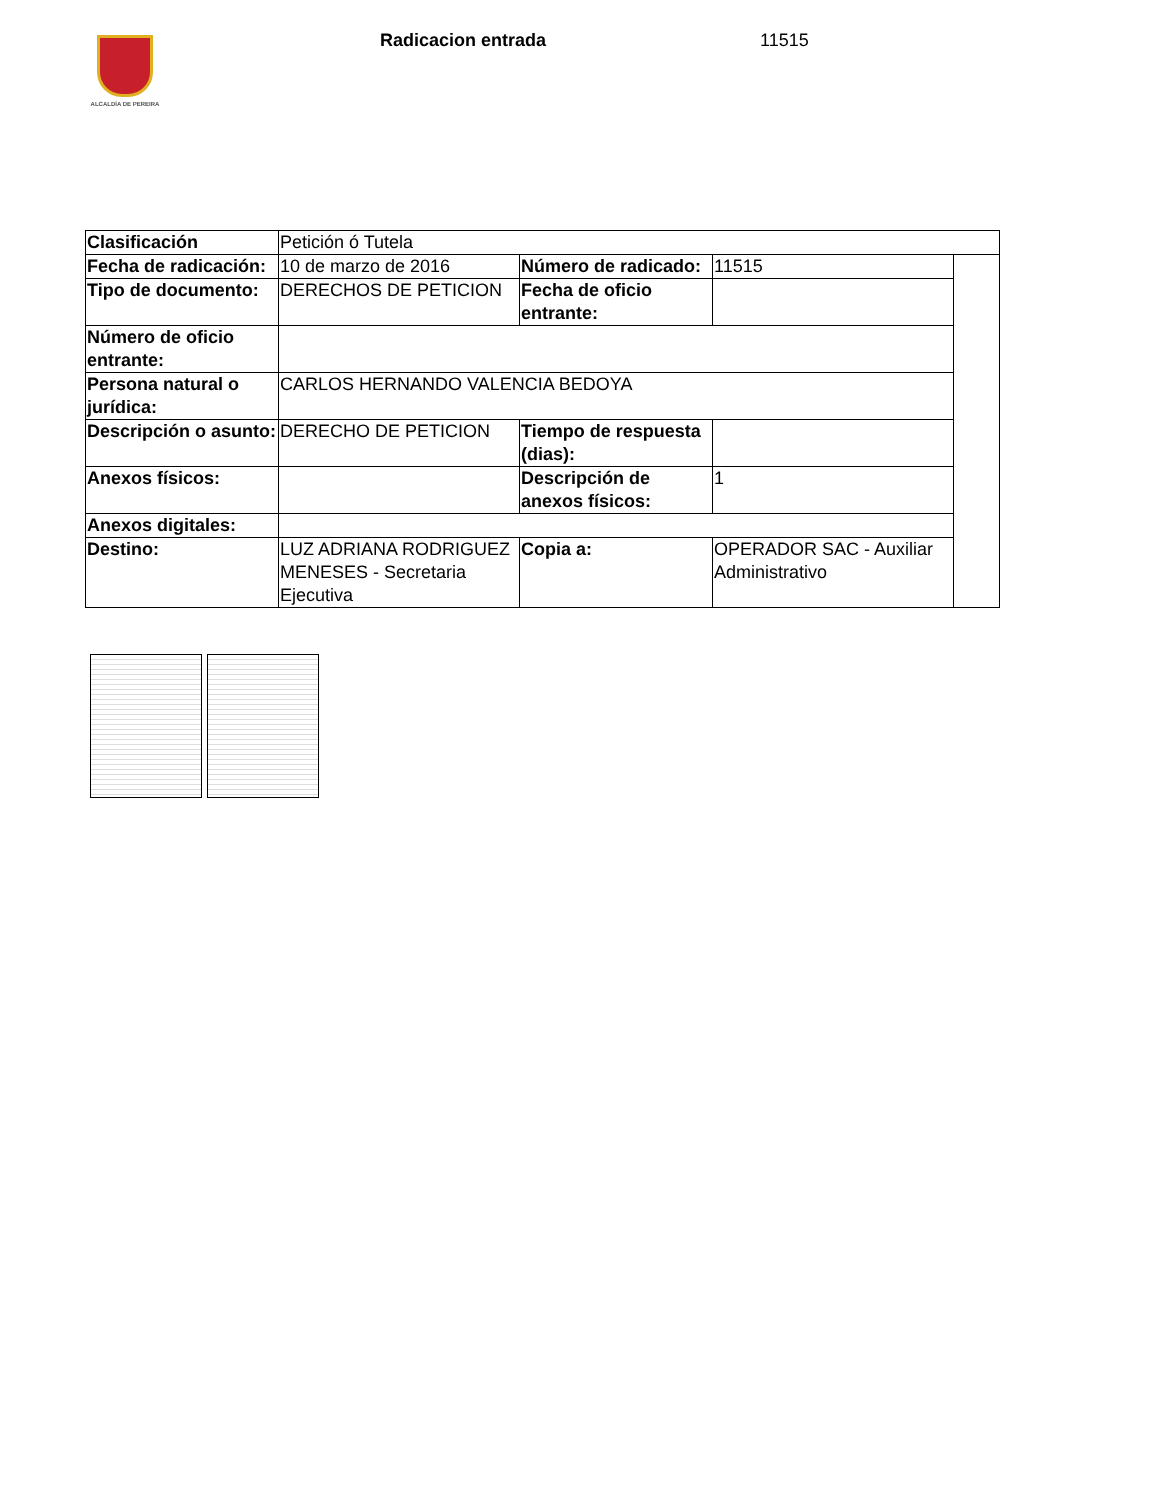ALCALDÍA DE PEREIRA Radicacion entrada 11515
| Clasificación | Petición ó Tutela | | | |
| Fecha de radicación: | 10 de marzo de 2016 | Número de radicado: | 11515 | |
| Tipo de documento: | DERECHOS DE PETICION | Fecha de oficio entrante: | | |
| Número de oficio entrante: | | | | |
| Persona natural o jurídica: | CARLOS HERNANDO VALENCIA BEDOYA | | | |
| Descripción o asunto: | DERECHO DE PETICION | Tiempo de respuesta (dias): | | |
| Anexos físicos: | | Descripción de anexos físicos: | 1 | |
| Anexos digitales: | | | | |
| Destino: | LUZ ADRIANA RODRIGUEZ MENESES - Secretaria Ejecutiva | Copia a: | OPERADOR SAC - Auxiliar Administrativo | |